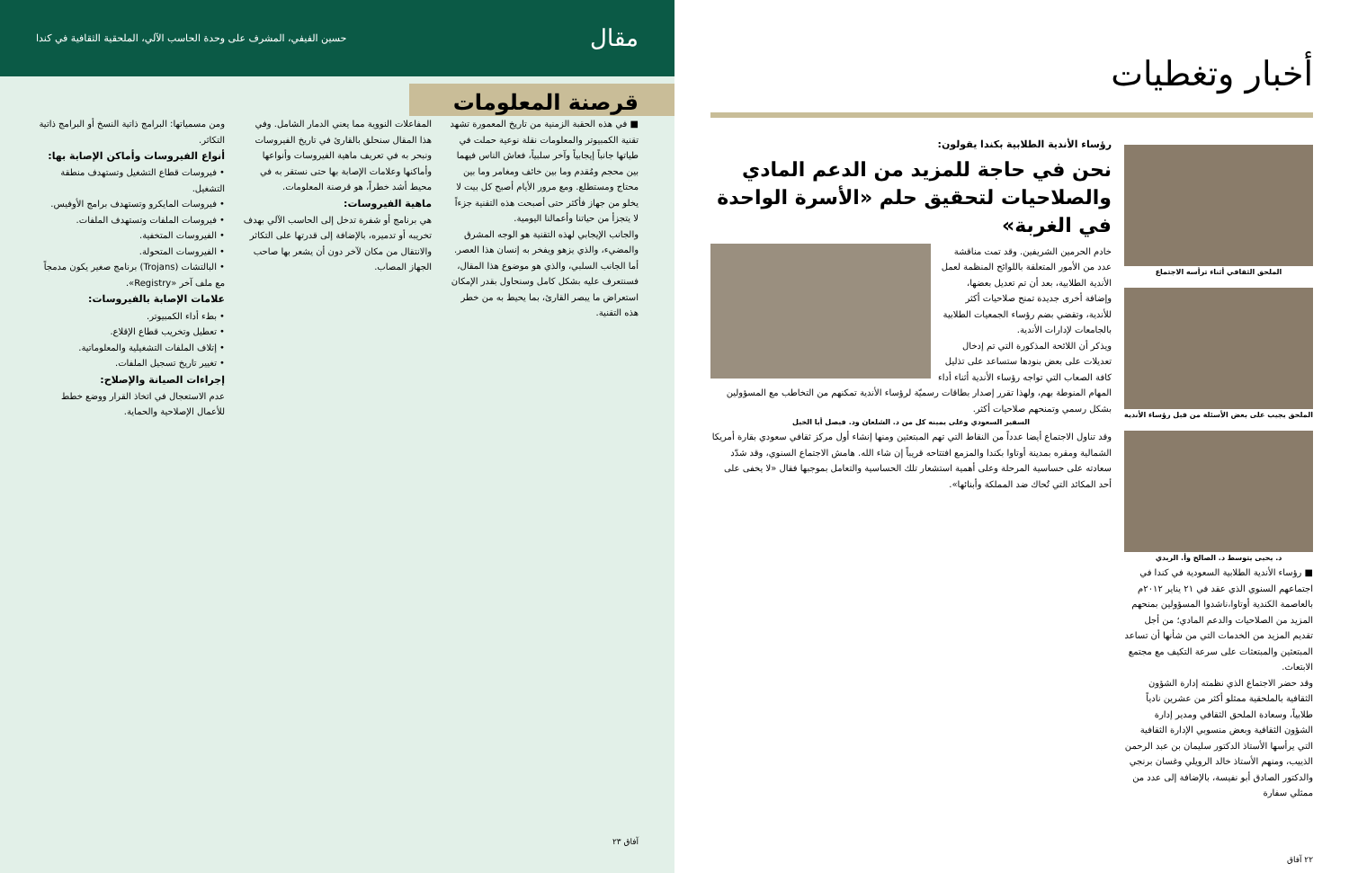أخبار وتغطيات
الملحق الثقافي أثناء ترأسه الاجتماع
الملحق يجيب على بعض الأسئلة من قبل رؤساء الأندية
د. يحيى يتوسط د. الصالح وأ. الربدي
■ رؤساء الأندية الطلابية السعودية في كندا في اجتماعهم السنوي الذي عقد في ٢١ يناير ٢٠١٢م بالعاصمة الكندية أوتاوا،ناشدوا المسؤولين بمنحهم المزيد من الصلاحيات والدعم المادي؛ من أجل تقديم المزيد من الخدمات التي من شأنها أن تساعد المبتعثين والمبتعثات على سرعة التكيف مع مجتمع الابتعاث.
وقد حضر الاجتماع الذي نظمته إدارة الشؤون الثقافية بالملحقية ممثلو أكثر من عشرين نادياً طلابياً، وسعادة الملحق الثقافي ومدير إدارة الشؤون الثقافية وبعض منسوبي الإدارة الثقافية التي يرأسها الأستاذ الدكتور سليمان بن عبد الرحمن الذييب، ومنهم الأستاذ خالد الرويلي وغسان برنجي والدكتور الصادق أبو نفيسة، بالإضافة إلى عدد من ممثلي سفارة
رؤساء الأندية الطلابية بكندا يقولون:
نحن في حاجة للمزيد من الدعم المادي والصلاحيات لتحقيق حلم «الأسرة الواحدة في الغربة»
خادم الحرمين الشريفين. وقد تمت مناقشة عدد من الأمور المتعلقة باللوائح المنظمة لعمل الأندية الطلابية، بعد أن تم تعديل بعضها، وإضافة أخرى جديدة تمنح صلاحيات أكثر للأندية، وتقضي بضم رؤساء الجمعيات الطلابية بالجامعات لإدارات الأندية.
ويذكر أن اللائحة المذكورة التي تم إدخال تعديلات على بعض بنودها ستساعد على تذليل كافة الصعاب التي تواجه رؤساء الأندية أثناء أداء المهام المنوطة بهم، ولهذا تقرر إصدار بطاقات رسميّة لرؤساء الأندية تمكنهم من التخاطب مع المسؤولين بشكل رسمي وتمنحهم صلاحيات أكثر.
السفير السعودي وعلى يمينه كل من د. الشلعان ود. فيصل أبا الخيل
وقد تناول الاجتماع أيضا عدداً من النقاط التي تهم المبتعثين ومنها إنشاء أول مركز ثقافي سعودي بقارة أمريكا الشمالية ومقره بمدينة أوتاوا بكندا والمزمع افتتاحه قريباً إن شاء الله. هامش الاجتماع السنوي، وقد شدّد سعادته على حساسية المرحلة وعلى أهمية استشعار تلك الحساسية والتعامل بموجبها فقال «لا يخفى على أحد المكائد التي تُحاك ضد المملكة وأبنائها».
٢٢ آفاق
مقال حسين الفيفي، المشرف على وحدة الحاسب الآلي، الملحقية الثقافية في كندا
قرصنة المعلومات
■ في هذه الحقبة الزمنية من تاريخ المعمورة تشهد تقنية الكمبيوتر والمعلومات نقلة نوعية حملت في طياتها جانباً إيجابياً وآخر سلبياً، فعاش الناس فيهما بين محجم ومُقدم وما بين خائف ومغامر وما بين محتاج ومستطلع. ومع مرور الأيام أصبح كل بيت لا يخلو من جهاز فأكثر حتى أصبحت هذه التقنية جزءاً لا يتجزأ من حياتنا وأعمالنا اليومية.
والجانب الإيجابي لهذه التقنية هو الوجه المشرق والمضيء، والذي يزهو ويفخر به إنسان هذا العصر. أما الجانب السلبي، والذي هو موضوع هذا المقال، فسنتعرف عليه بشكل كامل وسنحاول بقدر الإمكان استعراض ما يبصر القارئ، بما يحيط به من خطر هذه التقنية.
المفاعلات النووية مما يعني الدمار الشامل. وفي هذا المقال سنحلق بالقارئ في تاريخ الفيروسات ونبحر به في تعريف ماهية الفيروسات وأنواعها وأماكنها وعلامات الإصابة بها حتى نستقر به في محيط أشد خطراً، هو قرصنة المعلومات.
ماهية الفيروسات:
هي برنامج أو شفرة تدخل إلى الحاسب الآلي بهدف تخريبه أو تدميره، بالإضافة إلى قدرتها على التكاثر والانتقال من مكان لآخر دون أن يشعر بها صاحب الجهاز المصاب.
ومن مسمياتها: البرامج ذاتية النسخ أو البرامج ذاتية التكاثر.
أنواع الفيروسات وأماكن الإصابة بها:
• فيروسات قطاع التشغيل وتستهدف منطقة التشغيل.
• فيروسات المايكرو وتستهدف برامج الأوفيس.
• فيروسات الملفات وتستهدف الملفات.
• الفيروسات المتخفية.
• الفيروسات المتحولة.
• البالتشات (Trojans) برنامج صغير يكون مدمجاً مع ملف آخر «Registry».
علامات الإصابة بالفيروسات:
• بطء أداء الكمبيوتر.
• تعطيل وتخريب قطاع الإقلاع.
• إتلاف الملفات التشغيلية والمعلوماتية.
• تغيير تاريخ تسجيل الملفات.
إجراءات الصيانة والإصلاح:
عدم الاستعجال في اتخاذ القرار ووضع خطط للأعمال الإصلاحية والحماية.
آفاق ٢٣